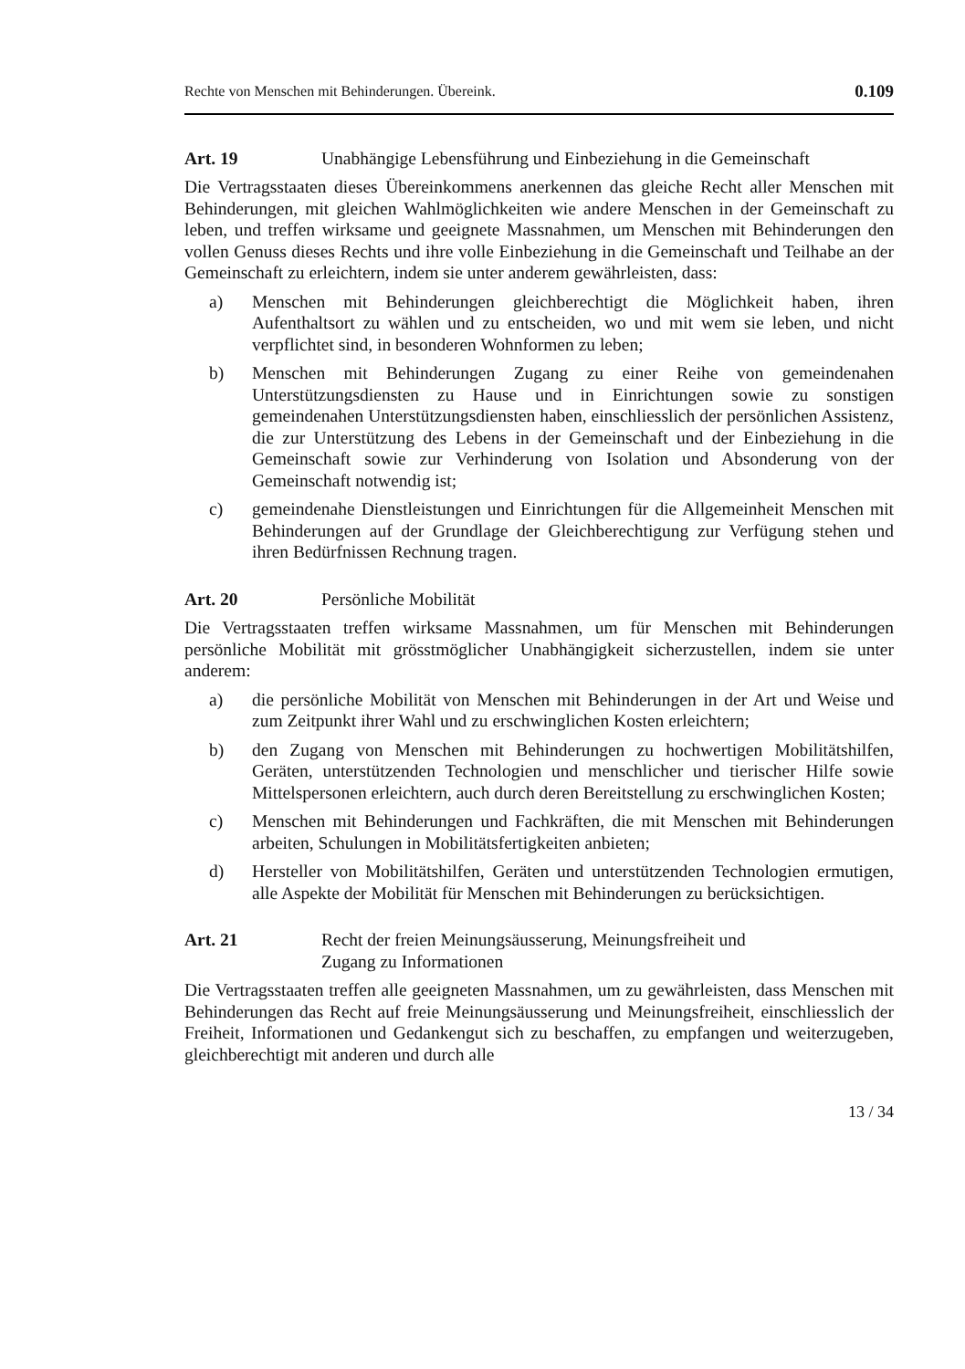Rechte von Menschen mit Behinderungen. Übereink. 0.109
Art. 19 Unabhängige Lebensführung und Einbeziehung in die Gemeinschaft
Die Vertragsstaaten dieses Übereinkommens anerkennen das gleiche Recht aller Menschen mit Behinderungen, mit gleichen Wahlmöglichkeiten wie andere Menschen in der Gemeinschaft zu leben, und treffen wirksame und geeignete Massnahmen, um Menschen mit Behinderungen den vollen Genuss dieses Rechts und ihre volle Einbeziehung in die Gemeinschaft und Teilhabe an der Gemeinschaft zu erleichtern, indem sie unter anderem gewährleisten, dass:
a) Menschen mit Behinderungen gleichberechtigt die Möglichkeit haben, ihren Aufenthaltsort zu wählen und zu entscheiden, wo und mit wem sie leben, und nicht verpflichtet sind, in besonderen Wohnformen zu leben;
b) Menschen mit Behinderungen Zugang zu einer Reihe von gemeindenahen Unterstützungsdiensten zu Hause und in Einrichtungen sowie zu sonstigen gemeindenahen Unterstützungsdiensten haben, einschliesslich der persönlichen Assistenz, die zur Unterstützung des Lebens in der Gemeinschaft und der Einbeziehung in die Gemeinschaft sowie zur Verhinderung von Isolation und Absonderung von der Gemeinschaft notwendig ist;
c) gemeindenahe Dienstleistungen und Einrichtungen für die Allgemeinheit Menschen mit Behinderungen auf der Grundlage der Gleichberechtigung zur Verfügung stehen und ihren Bedürfnissen Rechnung tragen.
Art. 20 Persönliche Mobilität
Die Vertragsstaaten treffen wirksame Massnahmen, um für Menschen mit Behinderungen persönliche Mobilität mit grösstmöglicher Unabhängigkeit sicherzustellen, indem sie unter anderem:
a) die persönliche Mobilität von Menschen mit Behinderungen in der Art und Weise und zum Zeitpunkt ihrer Wahl und zu erschwinglichen Kosten erleichtern;
b) den Zugang von Menschen mit Behinderungen zu hochwertigen Mobilitätshilfen, Geräten, unterstützenden Technologien und menschlicher und tierischer Hilfe sowie Mittelspersonen erleichtern, auch durch deren Bereitstellung zu erschwinglichen Kosten;
c) Menschen mit Behinderungen und Fachkräften, die mit Menschen mit Behinderungen arbeiten, Schulungen in Mobilitätsfertigkeiten anbieten;
d) Hersteller von Mobilitätshilfen, Geräten und unterstützenden Technologien ermutigen, alle Aspekte der Mobilität für Menschen mit Behinderungen zu berücksichtigen.
Art. 21 Recht der freien Meinungsäusserung, Meinungsfreiheit und
Zugang zu Informationen
Die Vertragsstaaten treffen alle geeigneten Massnahmen, um zu gewährleisten, dass Menschen mit Behinderungen das Recht auf freie Meinungsäusserung und Meinungsfreiheit, einschliesslich der Freiheit, Informationen und Gedankengut sich zu beschaffen, zu empfangen und weiterzugeben, gleichberechtigt mit anderen und durch alle
13 / 34